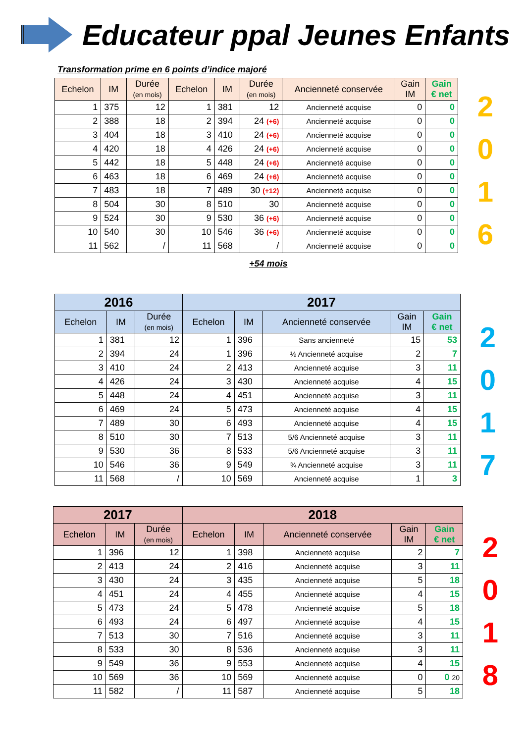Educateur ppal Jeunes Enfants
Transformation prime en 6 points d’indice majoré
| Echelon | IM | Durée (en mois) | Echelon | IM | Durée (en mois) | Ancienneté conservée | Gain IM | Gain € net |
| --- | --- | --- | --- | --- | --- | --- | --- | --- |
| 1 | 375 | 12 | 1 | 381 | 12 | Ancienneté acquise | 0 | 0 |
| 2 | 388 | 18 | 2 | 394 | 24 (+6) | Ancienneté acquise | 0 | 0 |
| 3 | 404 | 18 | 3 | 410 | 24 (+6) | Ancienneté acquise | 0 | 0 |
| 4 | 420 | 18 | 4 | 426 | 24 (+6) | Ancienneté acquise | 0 | 0 |
| 5 | 442 | 18 | 5 | 448 | 24 (+6) | Ancienneté acquise | 0 | 0 |
| 6 | 463 | 18 | 6 | 469 | 24 (+6) | Ancienneté acquise | 0 | 0 |
| 7 | 483 | 18 | 7 | 489 | 30 (+12) | Ancienneté acquise | 0 | 0 |
| 8 | 504 | 30 | 8 | 510 | 30 | Ancienneté acquise | 0 | 0 |
| 9 | 524 | 30 | 9 | 530 | 36 (+6) | Ancienneté acquise | 0 | 0 |
| 10 | 540 | 30 | 10 | 546 | 36 (+6) | Ancienneté acquise | 0 | 0 |
| 11 | 562 | / | 11 | 568 | / | Ancienneté acquise | 0 | 0 |
2
0
1
6
+54 mois
| 2016 | | | 2017 | | | | |
| --- | --- | --- | --- | --- | --- | --- | --- |
| Echelon | IM | Durée (en mois) | Echelon | IM | Ancienneté conservée | Gain IM | Gain € net |
| 1 | 381 | 12 | 1 | 396 | Sans ancienneté | 15 | 53 |
| 2 | 394 | 24 | 1 | 396 | ½ Ancienneté acquise | 2 | 7 |
| 3 | 410 | 24 | 2 | 413 | Ancienneté acquise | 3 | 11 |
| 4 | 426 | 24 | 3 | 430 | Ancienneté acquise | 4 | 15 |
| 5 | 448 | 24 | 4 | 451 | Ancienneté acquise | 3 | 11 |
| 6 | 469 | 24 | 5 | 473 | Ancienneté acquise | 4 | 15 |
| 7 | 489 | 30 | 6 | 493 | Ancienneté acquise | 4 | 15 |
| 8 | 510 | 30 | 7 | 513 | 5/6 Ancienneté acquise | 3 | 11 |
| 9 | 530 | 36 | 8 | 533 | 5/6 Ancienneté acquise | 3 | 11 |
| 10 | 546 | 36 | 9 | 549 | ¾ Ancienneté acquise | 3 | 11 |
| 11 | 568 | / | 10 | 569 | Ancienneté acquise | 1 | 3 |
2
0
1
7
| 2017 | | | 2018 | | | | |
| --- | --- | --- | --- | --- | --- | --- | --- |
| Echelon | IM | Durée (en mois) | Echelon | IM | Ancienneté conservée | Gain IM | Gain € net |
| 1 | 396 | 12 | 1 | 398 | Ancienneté acquise | 2 | 7 |
| 2 | 413 | 24 | 2 | 416 | Ancienneté acquise | 3 | 11 |
| 3 | 430 | 24 | 3 | 435 | Ancienneté acquise | 5 | 18 |
| 4 | 451 | 24 | 4 | 455 | Ancienneté acquise | 4 | 15 |
| 5 | 473 | 24 | 5 | 478 | Ancienneté acquise | 5 | 18 |
| 6 | 493 | 24 | 6 | 497 | Ancienneté acquise | 4 | 15 |
| 7 | 513 | 30 | 7 | 516 | Ancienneté acquise | 3 | 11 |
| 8 | 533 | 30 | 8 | 536 | Ancienneté acquise | 3 | 11 |
| 9 | 549 | 36 | 9 | 553 | Ancienneté acquise | 4 | 15 |
| 10 | 569 | 36 | 10 | 569 | Ancienneté acquise | 0 | 0 20 |
| 11 | 582 | / | 11 | 587 | Ancienneté acquise | 5 | 18 |
2
0
1
8